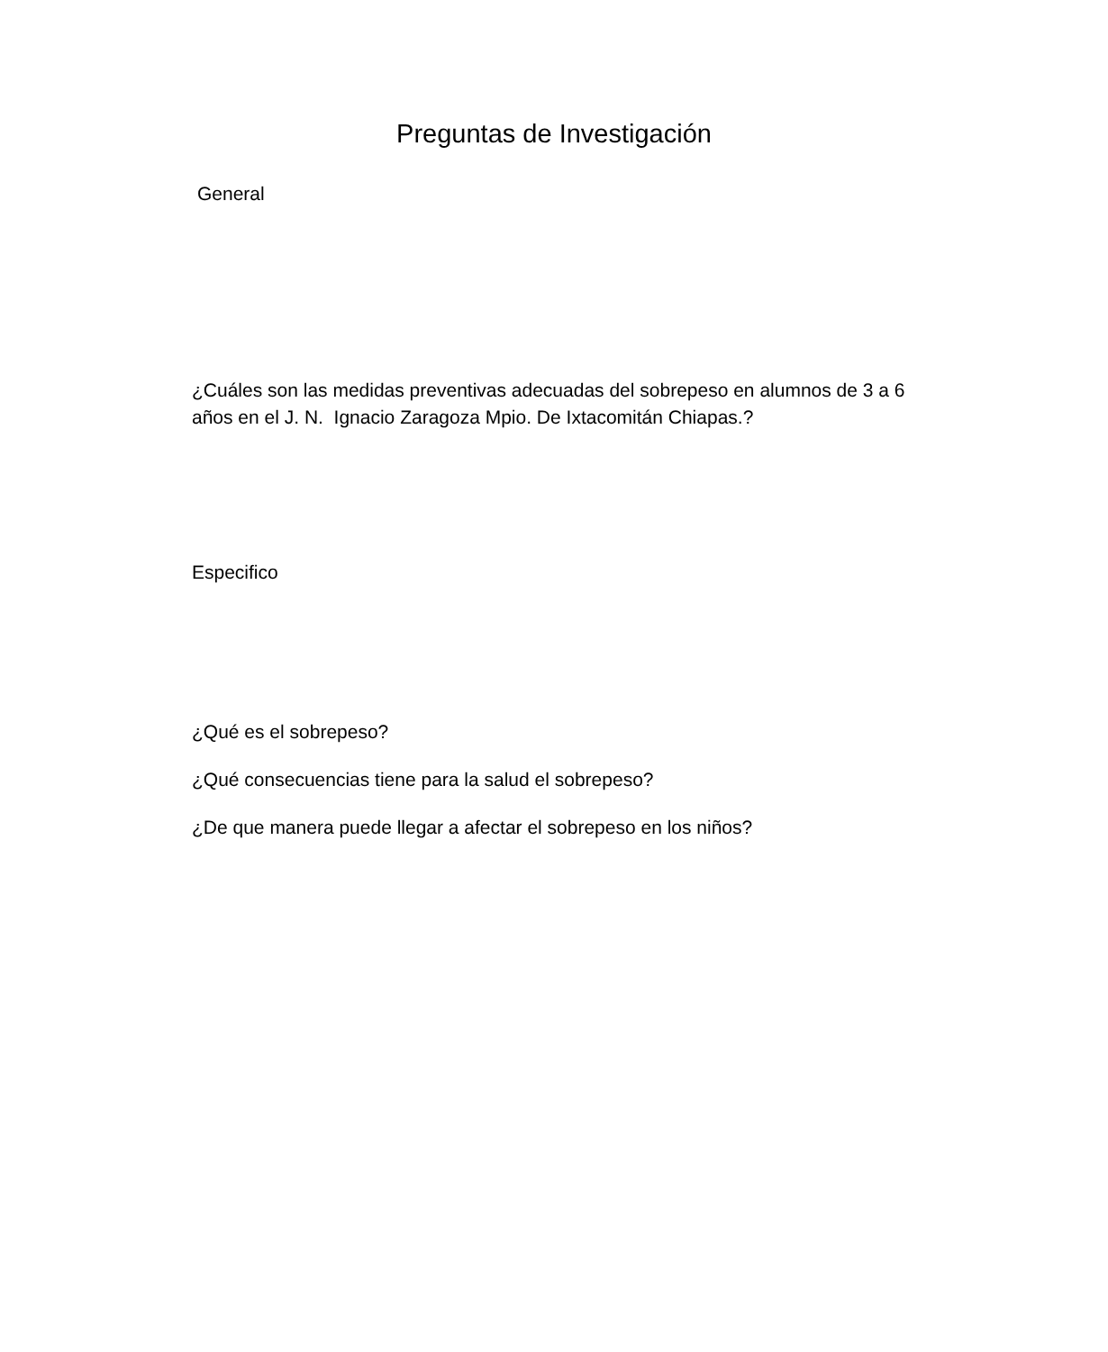Preguntas de Investigación
General
¿Cuáles son las medidas preventivas adecuadas del sobrepeso en alumnos de 3 a 6 años en el J. N. Ignacio Zaragoza Mpio. De Ixtacomitán Chiapas.?
Especifico
¿Qué es el sobrepeso?
¿Qué consecuencias tiene para la salud el sobrepeso?
¿De que manera puede llegar a afectar el sobrepeso en los niños?